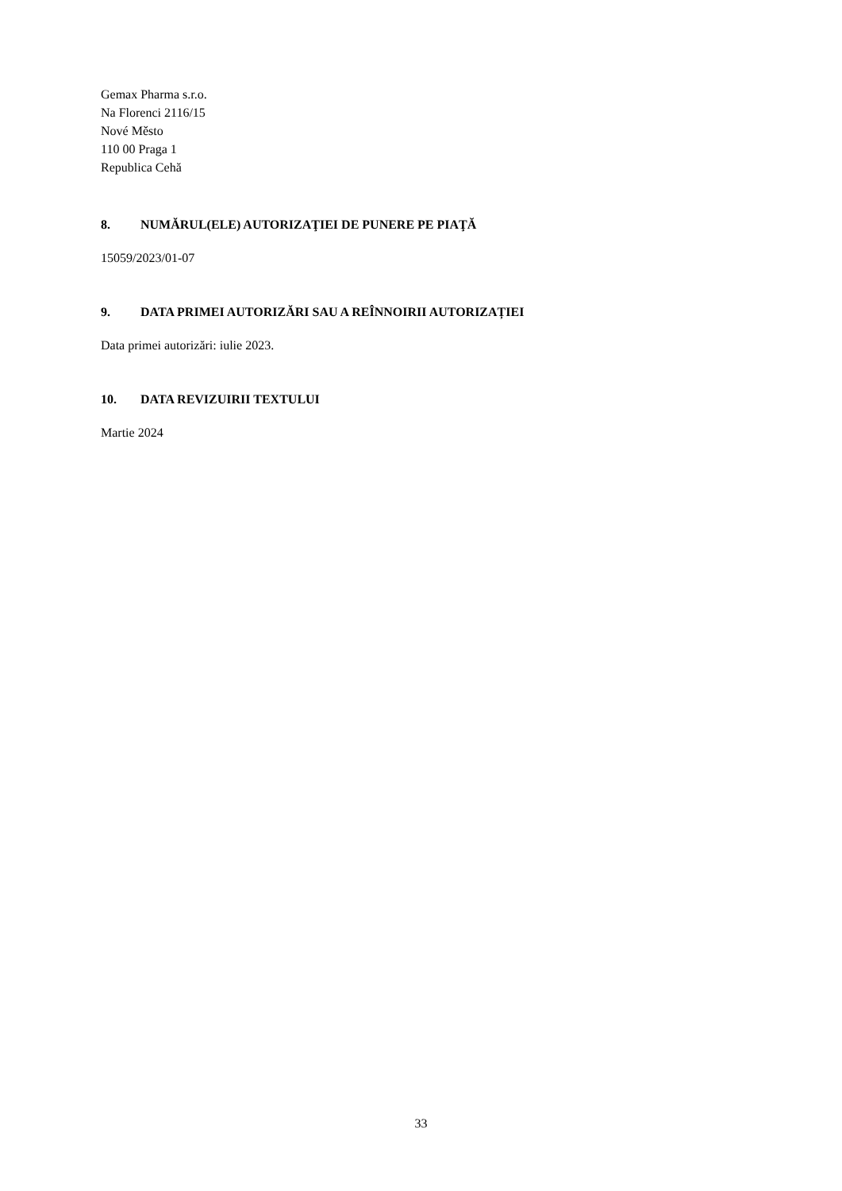Gemax Pharma s.r.o.
Na Florenci 2116/15
Nové Město
110 00 Praga 1
Republica Cehă
8. NUMĂRUL(ELE) AUTORIZAŢIEI DE PUNERE PE PIAŢĂ
15059/2023/01-07
9. DATA PRIMEI AUTORIZĂRI SAU A REÎNNOIRII AUTORIZAȚIEI
Data primei autorizări: iulie 2023.
10. DATA REVIZUIRII TEXTULUI
Martie 2024
33